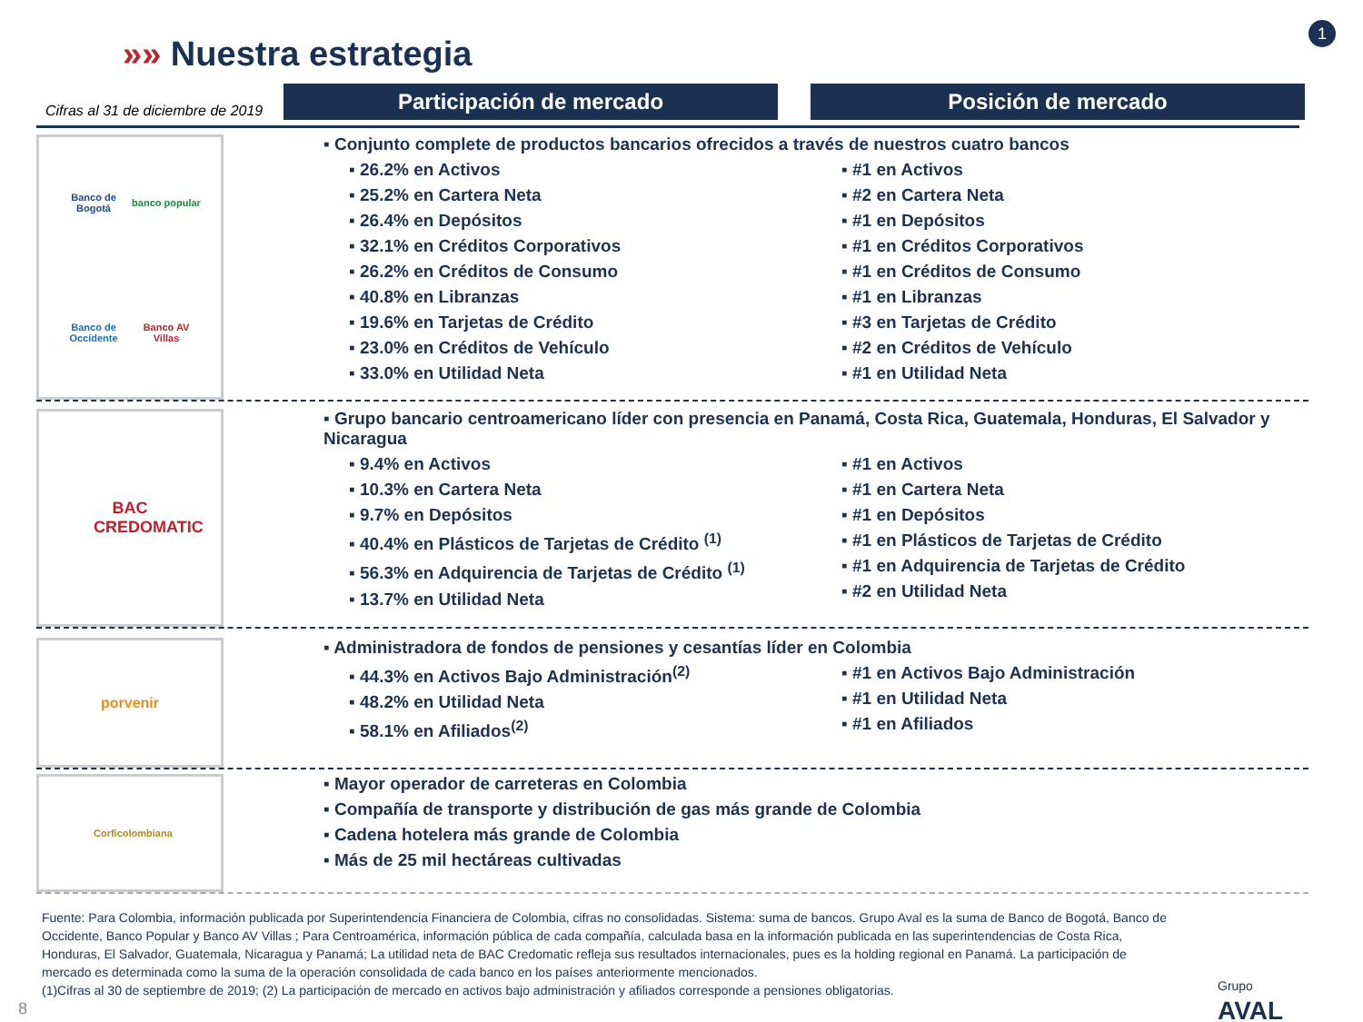»» Nuestra estrategia
1
Cifras al 31 de diciembre de 2019
Participación de mercado Posición de mercado
Banco de Bogotá banco popular Banco de Occidente Banco AV Villas
▪ Conjunto complete de productos bancarios ofrecidos a través de nuestros cuatro bancos
▪ 26.2% en Activos
▪ 25.2% en Cartera Neta
▪ 26.4% en Depósitos
▪ 32.1% en Créditos Corporativos
▪ 26.2% en Créditos de Consumo
▪ 40.8% en Libranzas
▪ 19.6% en Tarjetas de Crédito
▪ 23.0% en Créditos de Vehículo
▪ 33.0% en Utilidad Neta
▪ #1 en Activos
▪ #2 en Cartera Neta
▪ #1 en Depósitos
▪ #1 en Créditos Corporativos
▪ #1 en Créditos de Consumo
▪ #1 en Libranzas
▪ #3 en Tarjetas de Crédito
▪ #2 en Créditos de Vehículo
▪ #1 en Utilidad Neta
BAC CREDOMATIC
▪ Grupo bancario centroamericano líder con presencia en Panamá, Costa Rica, Guatemala, Honduras, El Salvador y Nicaragua
▪ 9.4% en Activos
▪ 10.3% en Cartera Neta
▪ 9.7% en Depósitos
▪ 40.4% en Plásticos de Tarjetas de Crédito <sup>(1)</sup>
▪ 56.3% en Adquirencia de Tarjetas de Crédito <sup>(1)</sup>
▪ 13.7% en Utilidad Neta
▪ #1 en Activos
▪ #1 en Cartera Neta
▪ #1 en Depósitos
▪ #1 en Plásticos de Tarjetas de Crédito
▪ #1 en Adquirencia de Tarjetas de Crédito
▪ #2 en Utilidad Neta
porvenir
▪ Administradora de fondos de pensiones y cesantías líder en Colombia
▪ 44.3% en Activos Bajo Administración<sup>(2)</sup>
▪ 48.2% en Utilidad Neta
▪ 58.1% en Afiliados<sup>(2)</sup>
▪ #1 en Activos Bajo Administración
▪ #1 en Utilidad Neta
▪ #1 en Afiliados
Corficolombiana
▪ Mayor operador de carreteras en Colombia
▪ Compañía de transporte y distribución de gas más grande de Colombia
▪ Cadena hotelera más grande de Colombia
▪ Más de 25 mil hectáreas cultivadas
Fuente: Para Colombia, información publicada por Superintendencia Financiera de Colombia, cifras no consolidadas. Sistema: suma de bancos. Grupo Aval es la suma de Banco de Bogotá, Banco de Occidente, Banco Popular y Banco AV Villas ; Para Centroamérica, información pública de cada compañía, calculada basa en la información publicada en las superintendencias de Costa Rica, Honduras, El Salvador, Guatemala, Nicaragua y Panamá; La utilidad neta de BAC Credomatic refleja sus resultados internacionales, pues es la holding regional en Panamá. La participación de mercado es determinada como la suma de la operación consolidada de cada banco en los países anteriormente mencionados.
(1)Cifras al 30 de septiembre de 2019; (2) La participación de mercado en activos bajo administración y afiliados corresponde a pensiones obligatorias.
8
Grupo
AVAL